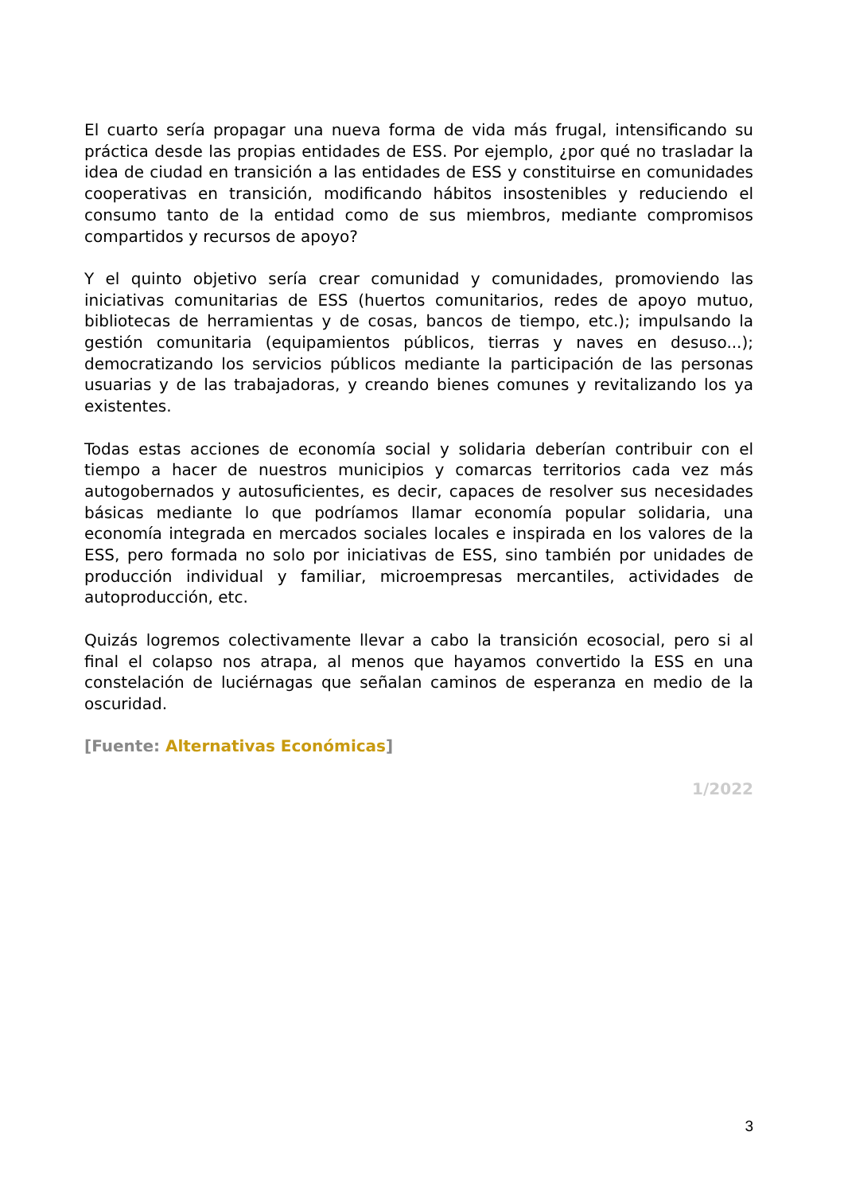El cuarto sería propagar una nueva forma de vida más frugal, intensificando su práctica desde las propias entidades de ESS. Por ejemplo, ¿por qué no trasladar la idea de ciudad en transición a las entidades de ESS y constituirse en comunidades cooperativas en transición, modificando hábitos insostenibles y reduciendo el consumo tanto de la entidad como de sus miembros, mediante compromisos compartidos y recursos de apoyo?
Y el quinto objetivo sería crear comunidad y comunidades, promoviendo las iniciativas comunitarias de ESS (huertos comunitarios, redes de apoyo mutuo, bibliotecas de herramientas y de cosas, bancos de tiempo, etc.); impulsando la gestión comunitaria (equipamientos públicos, tierras y naves en desuso...); democratizando los servicios públicos mediante la participación de las personas usuarias y de las trabajadoras, y creando bienes comunes y revitalizando los ya existentes.
Todas estas acciones de economía social y solidaria deberían contribuir con el tiempo a hacer de nuestros municipios y comarcas territorios cada vez más autogobernados y autosuficientes, es decir, capaces de resolver sus necesidades básicas mediante lo que podríamos llamar economía popular solidaria, una economía integrada en mercados sociales locales e inspirada en los valores de la ESS, pero formada no solo por iniciativas de ESS, sino también por unidades de producción individual y familiar, microempresas mercantiles, actividades de autoproducción, etc.
Quizás logremos colectivamente llevar a cabo la transición ecosocial, pero si al final el colapso nos atrapa, al menos que hayamos convertido la ESS en una constelación de luciérnagas que señalan caminos de esperanza en medio de la oscuridad.
[Fuente: Alternativas Económicas]
1/2022
3